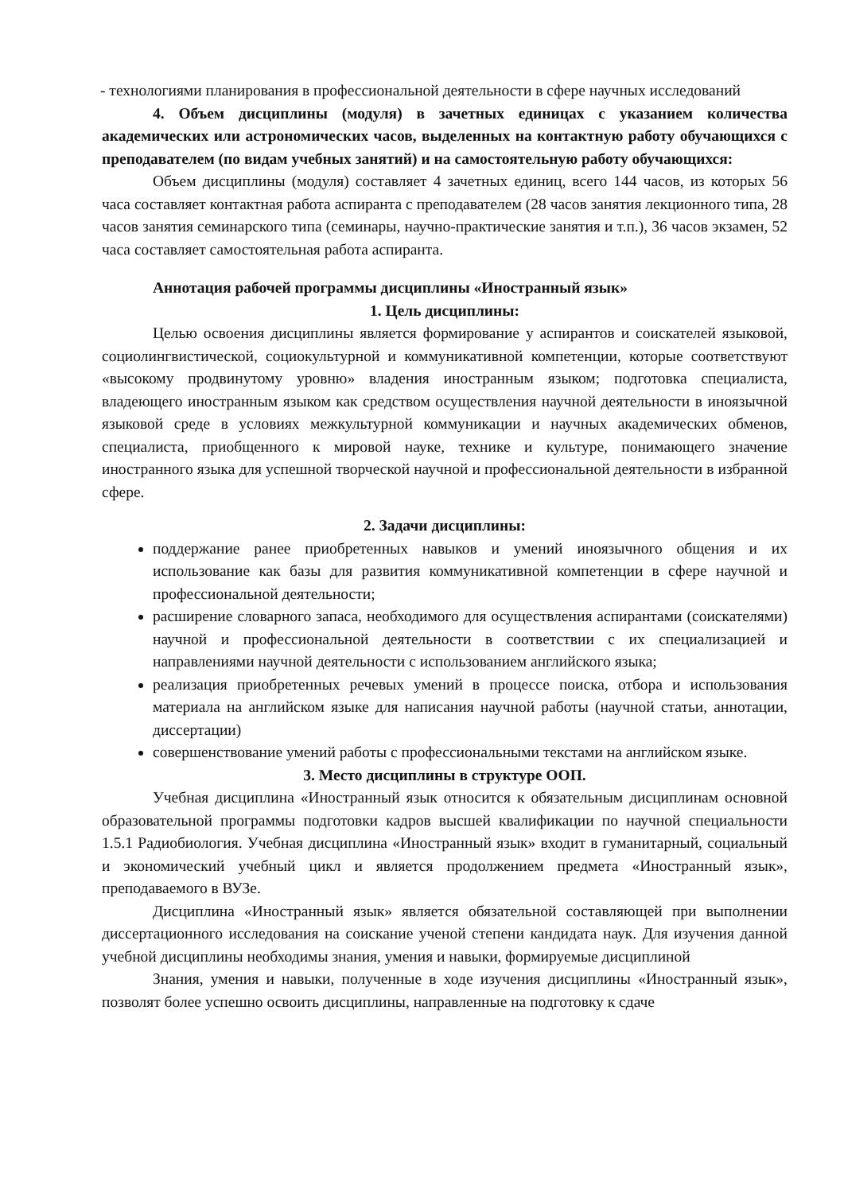- технологиями планирования в профессиональной деятельности в сфере научных исследований
4. Объем дисциплины (модуля) в зачетных единицах с указанием количества академических или астрономических часов, выделенных на контактную работу обучающихся с преподавателем (по видам учебных занятий) и на самостоятельную работу обучающихся:
Объем дисциплины (модуля) составляет 4 зачетных единиц, всего 144 часов, из которых 56 часа составляет контактная работа аспиранта с преподавателем (28 часов занятия лекционного типа, 28 часов занятия семинарского типа (семинары, научно-практические занятия и т.п.), 36 часов экзамен, 52 часа составляет самостоятельная работа аспиранта.
Аннотация рабочей программы дисциплины «Иностранный язык»
1. Цель дисциплины:
Целью освоения дисциплины является формирование у аспирантов и соискателей языковой, социолингвистической, социокультурной и коммуникативной компетенции, которые соответствуют «высокому продвинутому уровню» владения иностранным языком; подготовка специалиста, владеющего иностранным языком как средством осуществления научной деятельности в иноязычной языковой среде в условиях межкультурной коммуникации и научных академических обменов, специалиста, приобщенного к мировой науке, технике и культуре, понимающего значение иностранного языка для успешной творческой научной и профессиональной деятельности в избранной сфере.
2. Задачи дисциплины:
поддержание ранее приобретенных навыков и умений иноязычного общения и их использование как базы для развития коммуникативной компетенции в сфере научной и профессиональной деятельности;
расширение словарного запаса, необходимого для осуществления аспирантами (соискателями) научной и профессиональной деятельности в соответствии с их специализацией и направлениями научной деятельности с использованием английского языка;
реализация приобретенных речевых умений в процессе поиска, отбора и использования материала на английском языке для написания научной работы (научной статьи, аннотации, диссертации)
совершенствование умений работы с профессиональными текстами на английском языке.
3. Место дисциплины в структуре ООП.
Учебная дисциплина «Иностранный язык относится к обязательным дисциплинам основной образовательной программы подготовки кадров высшей квалификации по научной специальности 1.5.1 Радиобиология. Учебная дисциплина «Иностранный язык» входит в гуманитарный, социальный и экономический учебный цикл и является продолжением предмета «Иностранный язык», преподаваемого в ВУЗе.
Дисциплина «Иностранный язык» является обязательной составляющей при выполнении диссертационного исследования на соискание ученой степени кандидата наук. Для изучения данной учебной дисциплины необходимы знания, умения и навыки, формируемые дисциплиной
Знания, умения и навыки, полученные в ходе изучения дисциплины «Иностранный язык», позволят более успешно освоить дисциплины, направленные на подготовку к сдаче